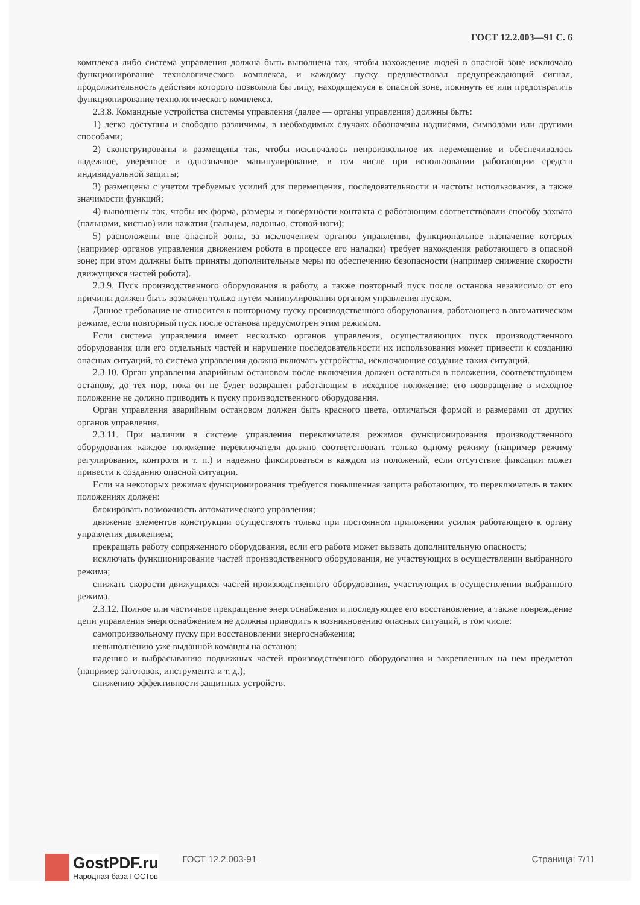ГОСТ 12.2.003—91 С. 6
комплекса либо система управления должна быть выполнена так, чтобы нахождение людей в опасной зоне исключало функционирование технологического комплекса, и каждому пуску предшествовал предупреждающий сигнал, продолжительность действия которого позволяла бы лицу, находящемуся в опасной зоне, покинуть ее или предотвратить функционирование технологического комплекса.
2.3.8. Командные устройства системы управления (далее — органы управления) должны быть:
1) легко доступны и свободно различимы, в необходимых случаях обозначены надписями, символами или другими способами;
2) сконструированы и размещены так, чтобы исключалось непроизвольное их перемещение и обеспечивалось надежное, уверенное и однозначное манипулирование, в том числе при использовании работающим средств индивидуальной защиты;
3) размещены с учетом требуемых усилий для перемещения, последовательности и частоты использования, а также значимости функций;
4) выполнены так, чтобы их форма, размеры и поверхности контакта с работающим соответствовали способу захвата (пальцами, кистью) или нажатия (пальцем, ладонью, стопой ноги);
5) расположены вне опасной зоны, за исключением органов управления, функциональное назначение которых (например органов управления движением робота в процессе его наладки) требует нахождения работающего в опасной зоне; при этом должны быть приняты дополнительные меры по обеспечению безопасности (например снижение скорости движущихся частей робота).
2.3.9. Пуск производственного оборудования в работу, а также повторный пуск после останова независимо от его причины должен быть возможен только путем манипулирования органом управления пуском.
Данное требование не относится к повторному пуску производственного оборудования, работающего в автоматическом режиме, если повторный пуск после останова предусмотрен этим режимом.
Если система управления имеет несколько органов управления, осуществляющих пуск производственного оборудования или его отдельных частей и нарушение последовательности их использования может привести к созданию опасных ситуаций, то система управления должна включать устройства, исключающие создание таких ситуаций.
2.3.10. Орган управления аварийным остановом после включения должен оставаться в положении, соответствующем останову, до тех пор, пока он не будет возвращен работающим в исходное положение; его возвращение в исходное положение не должно приводить к пуску производственного оборудования.
Орган управления аварийным остановом должен быть красного цвета, отличаться формой и размерами от других органов управления.
2.3.11. При наличии в системе управления переключателя режимов функционирования производственного оборудования каждое положение переключателя должно соответствовать только одному режиму (например режиму регулирования, контроля и т. п.) и надежно фиксироваться в каждом из положений, если отсутствие фиксации может привести к созданию опасной ситуации.
Если на некоторых режимах функционирования требуется повышенная защита работающих, то переключатель в таких положениях должен:
блокировать возможность автоматического управления;
движение элементов конструкции осуществлять только при постоянном приложении усилия работающего к органу управления движением;
прекращать работу сопряженного оборудования, если его работа может вызвать дополнительную опасность;
исключать функционирование частей производственного оборудования, не участвующих в осуществлении выбранного режима;
снижать скорости движущихся частей производственного оборудования, участвующих в осуществлении выбранного режима.
2.3.12. Полное или частичное прекращение энергоснабжения и последующее его восстановление, а также повреждение цепи управления энергоснабжением не должны приводить к возникновению опасных ситуаций, в том числе:
самопроизвольному пуску при восстановлении энергоснабжения;
невыполнению уже выданной команды на останов;
падению и выбрасыванию подвижных частей производственного оборудования и закрепленных на нем предметов (например заготовок, инструмента и т. д.);
снижению эффективности защитных устройств.
GostPDF.ru
Народная база ГОСТов
ГОСТ 12.2.003-91 Страница: 7/11